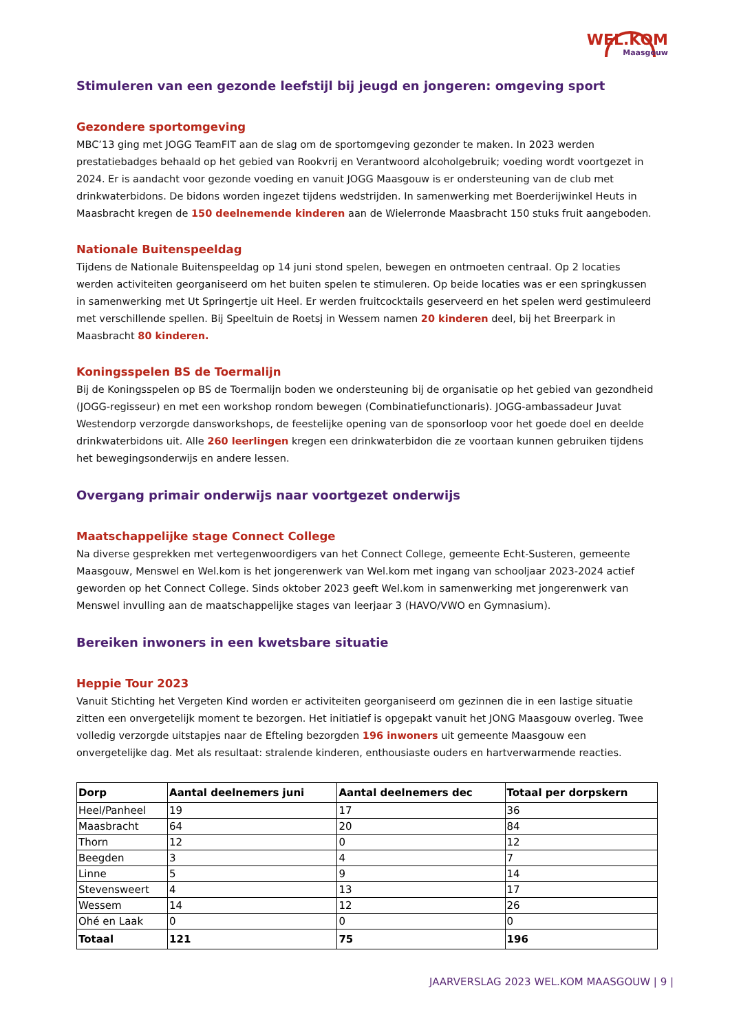WEL.KOM
Maasgouw
Stimuleren van een gezonde leefstijl bij jeugd en jongeren: omgeving sport
Gezondere sportomgeving
MBC’13 ging met JOGG TeamFIT aan de slag om de sportomgeving gezonder te maken. In 2023 werden prestatiebadges behaald op het gebied van Rookvrij en Verantwoord alcoholgebruik; voeding wordt voortgezet in 2024. Er is aandacht voor gezonde voeding en vanuit JOGG Maasgouw is er ondersteuning van de club met drinkwaterbidons. De bidons worden ingezet tijdens wedstrijden. In samenwerking met Boerderijwinkel Heuts in Maasbracht kregen de 150 deelnemende kinderen aan de Wielerronde Maasbracht 150 stuks fruit aangeboden.
Nationale Buitenspeeldag
Tijdens de Nationale Buitenspeeldag op 14 juni stond spelen, bewegen en ontmoeten centraal. Op 2 locaties werden activiteiten georganiseerd om het buiten spelen te stimuleren. Op beide locaties was er een springkussen in samenwerking met Ut Springertje uit Heel. Er werden fruitcocktails geserveerd en het spelen werd gestimuleerd met verschillende spellen. Bij Speeltuin de Roetsj in Wessem namen 20 kinderen deel, bij het Breerpark in Maasbracht 80 kinderen.
Koningsspelen BS de Toermalijn
Bij de Koningsspelen op BS de Toermalijn boden we ondersteuning bij de organisatie op het gebied van gezondheid (JOGG-regisseur) en met een workshop rondom bewegen (Combinatiefunctionaris). JOGG-ambassadeur Juvat Westendorp verzorgde dansworkshops, de feestelijke opening van de sponsorloop voor het goede doel en deelde drinkwaterbidons uit. Alle 260 leerlingen kregen een drinkwaterbidon die ze voortaan kunnen gebruiken tijdens het bewegingsonderwijs en andere lessen.
Overgang primair onderwijs naar voortgezet onderwijs
Maatschappelijke stage Connect College
Na diverse gesprekken met vertegenwoordigers van het Connect College, gemeente Echt-Susteren, gemeente Maasgouw, Menswel en Wel.kom is het jongerenwerk van Wel.kom met ingang van schooljaar 2023-2024 actief geworden op het Connect College. Sinds oktober 2023 geeft Wel.kom in samenwerking met jongerenwerk van Menswel invulling aan de maatschappelijke stages van leerjaar 3 (HAVO/VWO en Gymnasium).
Bereiken inwoners in een kwetsbare situatie
Heppie Tour 2023
Vanuit Stichting het Vergeten Kind worden er activiteiten georganiseerd om gezinnen die in een lastige situatie zitten een onvergetelijk moment te bezorgen. Het initiatief is opgepakt vanuit het JONG Maasgouw overleg. Twee volledig verzorgde uitstapjes naar de Efteling bezorgden 196 inwoners uit gemeente Maasgouw een onvergetelijke dag. Met als resultaat: stralende kinderen, enthousiaste ouders en hartverwarmende reacties.
| Dorp | Aantal deelnemers juni | Aantal deelnemers dec | Totaal per dorpskern |
| --- | --- | --- | --- |
| Heel/Panheel | 19 | 17 | 36 |
| Maasbracht | 64 | 20 | 84 |
| Thorn | 12 | 0 | 12 |
| Beegden | 3 | 4 | 7 |
| Linne | 5 | 9 | 14 |
| Stevensweert | 4 | 13 | 17 |
| Wessem | 14 | 12 | 26 |
| Ohé en Laak | 0 | 0 | 0 |
| Totaal | 121 | 75 | 196 |
JAARVERSLAG 2023 WEL.KOM MAASGOUW | 9 |